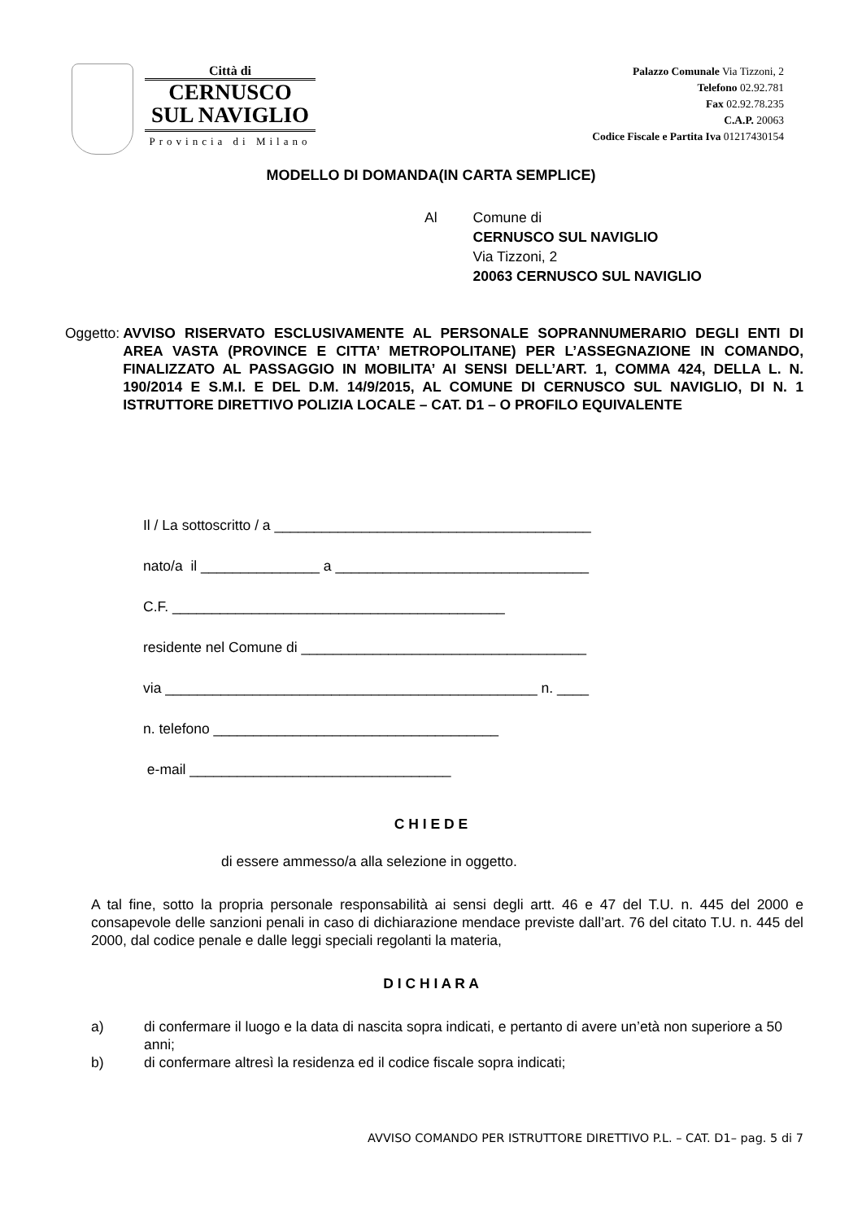Città di
CERNUSCO
SUL NAVIGLIO
Provincia di Milano
Palazzo Comunale Via Tizzoni, 2
Telefono 02.92.781
Fax 02.92.78.235
C.A.P. 20063
Codice Fiscale e Partita Iva 01217430154
MODELLO DI DOMANDA(IN CARTA SEMPLICE)
Al Comune di
CERNUSCO SUL NAVIGLIO
Via Tizzoni, 2
20063 CERNUSCO SUL NAVIGLIO
Oggetto: AVVISO RISERVATO ESCLUSIVAMENTE AL PERSONALE SOPRANNUMERARIO DEGLI ENTI DI AREA VASTA (PROVINCE E CITTA’ METROPOLITANE) PER L’ASSEGNAZIONE IN COMANDO, FINALIZZATO AL PASSAGGIO IN MOBILITA’ AI SENSI DELL’ART. 1, COMMA 424, DELLA L. N. 190/2014 E S.M.I. E DEL D.M. 14/9/2015, AL COMUNE DI CERNUSCO SUL NAVIGLIO, DI N. 1 ISTRUTTORE DIRETTIVO POLIZIA LOCALE – CAT. D1 – O PROFILO EQUIVALENTE
Il / La sottoscritto / a ________________________________________
nato/a il _______________ a ________________________________
C.F. __________________________________________
residente nel Comune di ____________________________________
via _______________________________________________ n. ____
n. telefono ____________________________________
e-mail _________________________________
C H I E D E
di essere ammesso/a alla selezione in oggetto.
A tal fine, sotto la propria personale responsabilità ai sensi degli artt. 46 e 47 del T.U. n. 445 del 2000 e consapevole delle sanzioni penali in caso di dichiarazione mendace previste dall’art. 76 del citato T.U. n. 445 del 2000, dal codice penale e dalle leggi speciali regolanti la materia,
D I C H I A R A
a) di confermare il luogo e la data di nascita sopra indicati, e pertanto di avere un’età non superiore a 50 anni;
b) di confermare altresì la residenza ed il codice fiscale sopra indicati;
AVVISO COMANDO PER ISTRUTTORE DIRETTIVO P.L. – CAT. D1– pag. 5 di 7